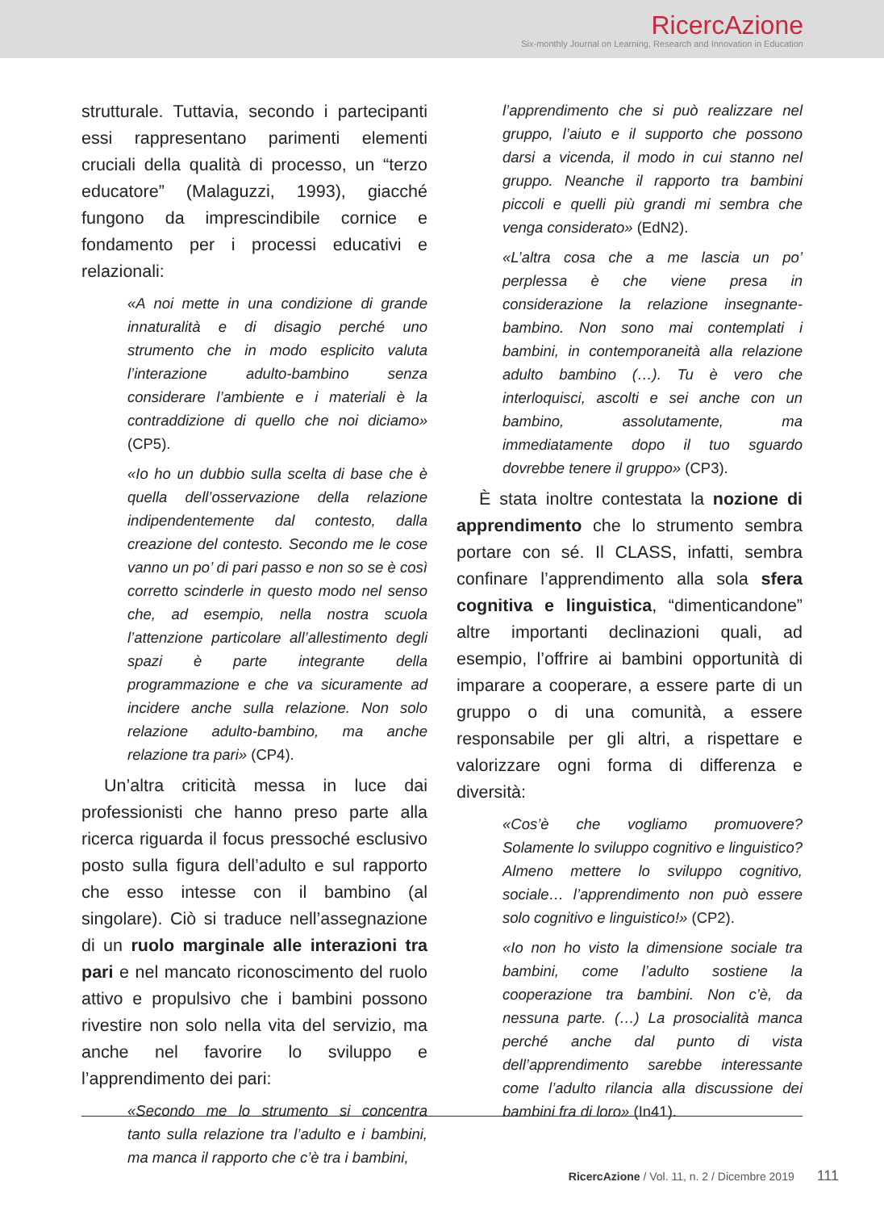RicercAzione
Six-monthly Journal on Learning, Research and Innovation in Education
strutturale. Tuttavia, secondo i partecipanti essi rappresentano parimenti elementi cruciali della qualità di processo, un “terzo educatore” (Malaguzzi, 1993), giacché fungono da imprescindibile cornice e fondamento per i processi educativi e relazionali:
«A noi mette in una condizione di grande innaturalità e di disagio perché uno strumento che in modo esplicito valuta l’interazione adulto-bambino senza considerare l’ambiente e i materiali è la contraddizione di quello che noi diciamo» (CP5).
«Io ho un dubbio sulla scelta di base che è quella dell’osservazione della relazione indipendentemente dal contesto, dalla creazione del contesto. Secondo me le cose vanno un po’ di pari passo e non so se è così corretto scinderle in questo modo nel senso che, ad esempio, nella nostra scuola l’attenzione particolare all’allestimento degli spazi è parte integrante della programmazione e che va sicuramente ad incidere anche sulla relazione. Non solo relazione adulto-bambino, ma anche relazione tra pari» (CP4).
Un’altra criticità messa in luce dai professionisti che hanno preso parte alla ricerca riguarda il focus pressoché esclusivo posto sulla figura dell’adulto e sul rapporto che esso intesse con il bambino (al singolare). Ciò si traduce nell’assegnazione di un ruolo marginale alle interazioni tra pari e nel mancato riconoscimento del ruolo attivo e propulsivo che i bambini possono rivestire non solo nella vita del servizio, ma anche nel favorire lo sviluppo e l’apprendimento dei pari:
«Secondo me lo strumento si concentra tanto sulla relazione tra l’adulto e i bambini, ma manca il rapporto che c’è tra i bambini,
l’apprendimento che si può realizzare nel gruppo, l’aiuto e il supporto che possono darsi a vicenda, il modo in cui stanno nel gruppo. Neanche il rapporto tra bambini piccoli e quelli più grandi mi sembra che venga considerato» (EdN2).
«L’altra cosa che a me lascia un po’ perplessa è che viene presa in considerazione la relazione insegnante-bambino. Non sono mai contemplati i bambini, in contemporaneità alla relazione adulto bambino (…). Tu è vero che interloquisci, ascolti e sei anche con un bambino, assolutamente, ma immediatamente dopo il tuo sguardo dovrebbe tenere il gruppo» (CP3).
È stata inoltre contestata la nozione di apprendimento che lo strumento sembra portare con sé. Il CLASS, infatti, sembra confinare l’apprendimento alla sola sfera cognitiva e linguistica, “dimenticandone” altre importanti declinazioni quali, ad esempio, l’offrire ai bambini opportunità di imparare a cooperare, a essere parte di un gruppo o di una comunità, a essere responsabile per gli altri, a rispettare e valorizzare ogni forma di differenza e diversità:
«Cos’è che vogliamo promuovere? Solamente lo sviluppo cognitivo e linguistico? Almeno mettere lo sviluppo cognitivo, sociale… l’apprendimento non può essere solo cognitivo e linguistico!» (CP2).
«Io non ho visto la dimensione sociale tra bambini, come l’adulto sostiene la cooperazione tra bambini. Non c’è, da nessuna parte. (…) La prosocialità manca perché anche dal punto di vista dell’apprendimento sarebbe interessante come l’adulto rilancia alla discussione dei bambini fra di loro» (In41).
RicercAzione / Vol. 11, n. 2 / Dicembre 2019 111